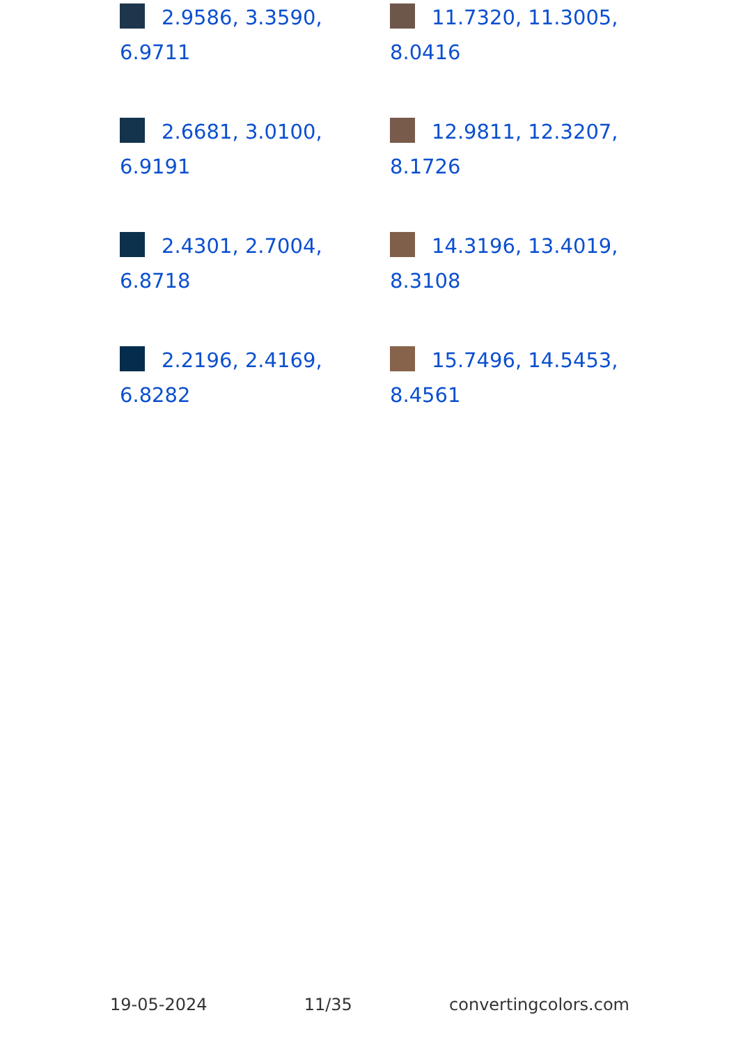2.9586, 3.3590, 6.9711
11.7320, 11.3005, 8.0416
2.6681, 3.0100, 6.9191
12.9811, 12.3207, 8.1726
2.4301, 2.7004, 6.8718
14.3196, 13.4019, 8.3108
2.2196, 2.4169, 6.8282
15.7496, 14.5453, 8.4561
19-05-2024 11/35 convertingcolors.com